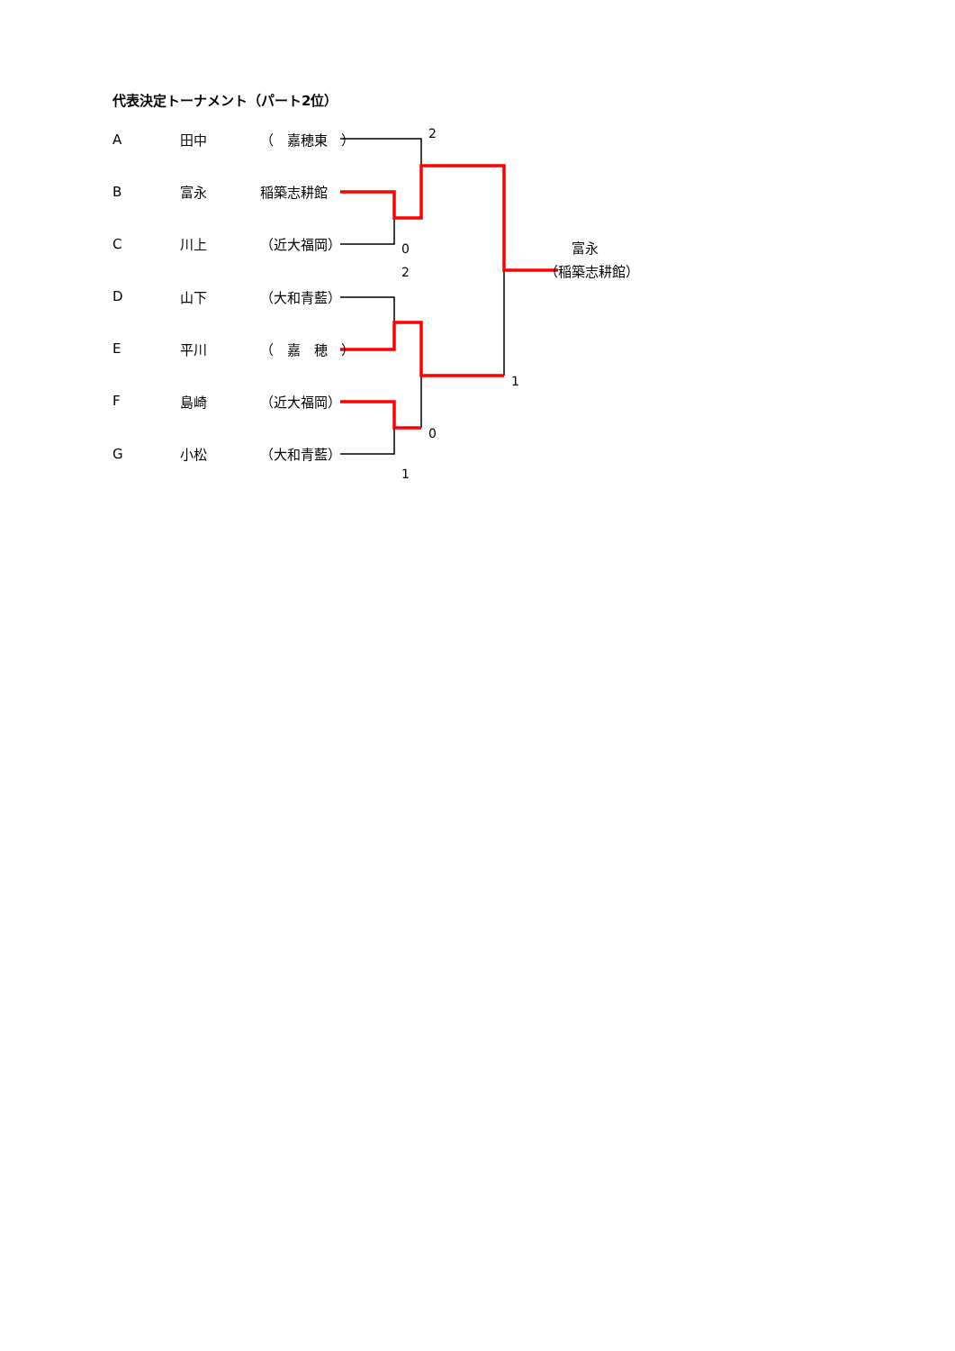代表決定トーナメント（パート2位）
| A | 田中 | （ 嘉穂東 ） | 2 |
| B | 富永 | 稲築志耕館 | |
| C | 川上 | （近大福岡） | 0 富永 |
| | | | 2 （稲築志耕館） |
| D | 山下 | （大和青藍） | |
| E | 平川 | （ 嘉 穂 ） | |
| | | | 1 |
| F | 島崎 | （近大福岡） | |
| | | | 0 |
| G | 小松 | （大和青藍） | |
| | | | 1 |